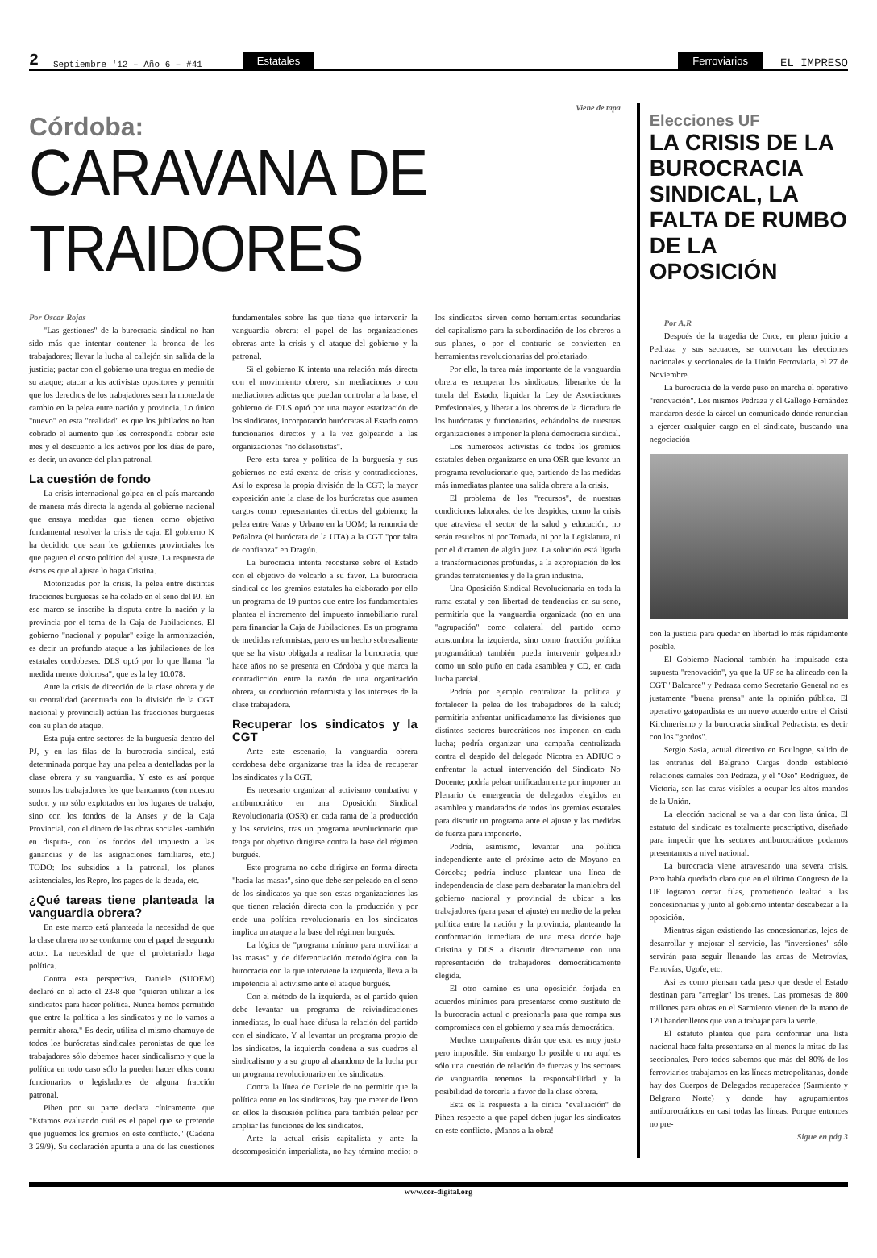2 Septiembre '12 – Año 6 – #41 Estatales Ferroviarios EL IMPRESO
Viene de tapa
Córdoba:
CARAVANA DE TRAIDORES
Por Oscar Rojas
"Las gestiones" de la burocracia sindical no han sido más que intentar contener la bronca de los trabajadores; llevar la lucha al callejón sin salida de la justicia; pactar con el gobierno una tregua en medio de su ataque; atacar a los activistas opositores y permitir que los derechos de los trabajadores sean la moneda de cambio en la pelea entre nación y provincia. Lo único "nuevo" en esta "realidad" es que los jubilados no han cobrado el aumento que les correspondía cobrar este mes y el descuento a los activos por los días de paro, es decir, un avance del plan patronal.
La cuestión de fondo
La crisis internacional golpea en el país marcando de manera más directa la agenda al gobierno nacional que ensaya medidas que tienen como objetivo fundamental resolver la crisis de caja. El gobierno K ha decidido que sean los gobiernos provinciales los que paguen el costo político del ajuste. La respuesta de éstos es que al ajuste lo haga Cristina.
Motorizadas por la crisis, la pelea entre distintas fracciones burguesas se ha colado en el seno del PJ. En ese marco se inscribe la disputa entre la nación y la provincia por el tema de la Caja de Jubilaciones. El gobierno "nacional y popular" exige la armonización, es decir un profundo ataque a las jubilaciones de los estatales cordobeses. DLS optó por lo que llama "la medida menos dolorosa", que es la ley 10.078.
Ante la crisis de dirección de la clase obrera y de su centralidad (acentuada con la división de la CGT nacional y provincial) actúan las fracciones burguesas con su plan de ataque.
Esta puja entre sectores de la burguesía dentro del PJ, y en las filas de la burocracia sindical, está determinada porque hay una pelea a dentelladas por la clase obrera y su vanguardia. Y esto es así porque somos los trabajadores los que bancamos (con nuestro sudor, y no sólo explotados en los lugares de trabajo, sino con los fondos de la Anses y de la Caja Provincial, con el dinero de las obras sociales -también en disputa-, con los fondos del impuesto a las ganancias y de las asignaciones familiares, etc.) TODO: los subsidios a la patronal, los planes asistenciales, los Repro, los pagos de la deuda, etc.
¿Qué tareas tiene planteada la vanguardia obrera?
En este marco está planteada la necesidad de que la clase obrera no se conforme con el papel de segundo actor. La necesidad de que el proletariado haga política.
Contra esta perspectiva, Daniele (SUOEM) declaró en el acto el 23-8 que "quieren utilizar a los sindicatos para hacer política. Nunca hemos permitido que entre la política a los sindicatos y no lo vamos a permitir ahora." Es decir, utiliza el mismo chamuyo de todos los burócratas sindicales peronistas de que los trabajadores sólo debemos hacer sindicalismo y que la política en todo caso sólo la pueden hacer ellos como funcionarios o legisladores de alguna fracción patronal.
Pihen por su parte declara cínicamente que "Estamos evaluando cuál es el papel que se pretende que juguemos los gremios en este conflicto." (Cadena 3 29/9). Su declaración apunta a una de las cuestiones fundamentales sobre las que tiene que intervenir la vanguardia obrera: el papel de las organizaciones obreras ante la crisis y el ataque del gobierno y la patronal.
Si el gobierno K intenta una relación más directa con el movimiento obrero, sin mediaciones o con mediaciones adictas que puedan controlar a la base, el gobierno de DLS optó por una mayor estatización de los sindicatos, incorporando burócratas al Estado como funcionarios directos y a la vez golpeando a las organizaciones "no delasotistas".
Pero esta tarea y política de la burguesía y sus gobiernos no está exenta de crisis y contradicciones. Así lo expresa la propia división de la CGT; la mayor exposición ante la clase de los burócratas que asumen cargos como representantes directos del gobierno; la pelea entre Varas y Urbano en la UOM; la renuncia de Peñaloza (el burócrata de la UTA) a la CGT "por falta de confianza" en Dragún.
La burocracia intenta recostarse sobre el Estado con el objetivo de volcarlo a su favor. La burocracia sindical de los gremios estatales ha elaborado por ello un programa de 19 puntos que entre los fundamentales plantea el incremento del impuesto inmobiliario rural para financiar la Caja de Jubilaciones. Es un programa de medidas reformistas, pero es un hecho sobresaliente que se ha visto obligada a realizar la burocracia, que hace años no se presenta en Córdoba y que marca la contradicción entre la razón de una organización obrera, su conducción reformista y los intereses de la clase trabajadora.
Recuperar los sindicatos y la CGT
Ante este escenario, la vanguardia obrera cordobesa debe organizarse tras la idea de recuperar los sindicatos y la CGT.
Es necesario organizar al activismo combativo y antiburocrático en una Oposición Sindical Revolucionaria (OSR) en cada rama de la producción y los servicios, tras un programa revolucionario que tenga por objetivo dirigirse contra la base del régimen burgués.
Este programa no debe dirigirse en forma directa "hacia las masas", sino que debe ser peleado en el seno de los sindicatos ya que son estas organizaciones las que tienen relación directa con la producción y por ende una política revolucionaria en los sindicatos implica un ataque a la base del régimen burgués.
La lógica de "programa mínimo para movilizar a las masas" y de diferenciación metodológica con la burocracia con la que interviene la izquierda, lleva a la impotencia al activismo ante el ataque burgués.
Con el método de la izquierda, es el partido quien debe levantar un programa de reivindicaciones inmediatas, lo cual hace difusa la relación del partido con el sindicato. Y al levantar un programa propio de los sindicatos, la izquierda condena a sus cuadros al sindicalismo y a su grupo al abandono de la lucha por un programa revolucionario en los sindicatos.
Contra la línea de Daniele de no permitir que la política entre en los sindicatos, hay que meter de lleno en ellos la discusión política para también pelear por ampliar las funciones de los sindicatos.
Ante la actual crisis capitalista y ante la descomposición imperialista, no hay término medio: o los sindicatos sirven como herramientas secundarias del capitalismo para la subordinación de los obreros a sus planes, o por el contrario se convierten en herramientas revolucionarias del proletariado.
Por ello, la tarea más importante de la vanguardia obrera es recuperar los sindicatos, liberarlos de la tutela del Estado, liquidar la Ley de Asociaciones Profesionales, y liberar a los obreros de la dictadura de los burócratas y funcionarios, echándolos de nuestras organizaciones e imponer la plena democracia sindical.
Los numerosos activistas de todos los gremios estatales deben organizarse en una OSR que levante un programa revolucionario que, partiendo de las medidas más inmediatas plantee una salida obrera a la crisis.
El problema de los "recursos", de nuestras condiciones laborales, de los despidos, como la crisis que atraviesa el sector de la salud y educación, no serán resueltos ni por Tomada, ni por la Legislatura, ni por el dictamen de algún juez. La solución está ligada a transformaciones profundas, a la expropiación de los grandes terratenientes y de la gran industria.
Una Oposición Sindical Revolucionaria en toda la rama estatal y con libertad de tendencias en su seno, permitiría que la vanguardia organizada (no en una "agrupación" como colateral del partido como acostumbra la izquierda, sino como fracción política programática) también pueda intervenir golpeando como un solo puño en cada asamblea y CD, en cada lucha parcial.
Podría por ejemplo centralizar la política y fortalecer la pelea de los trabajadores de la salud; permitiría enfrentar unificadamente las divisiones que distintos sectores burocráticos nos imponen en cada lucha; podría organizar una campaña centralizada contra el despido del delegado Nicotra en ADIUC o enfrentar la actual intervención del Sindicato No Docente; podría pelear unificadamente por imponer un Plenario de emergencia de delegados elegidos en asamblea y mandatados de todos los gremios estatales para discutir un programa ante el ajuste y las medidas de fuerza para imponerlo.
Podría, asimismo, levantar una política independiente ante el próximo acto de Moyano en Córdoba; podría incluso plantear una línea de independencia de clase para desbaratar la maniobra del gobierno nacional y provincial de ubicar a los trabajadores (para pasar el ajuste) en medio de la pelea política entre la nación y la provincia, planteando la conformación inmediata de una mesa donde baje Cristina y DLS a discutir directamente con una representación de trabajadores democráticamente elegida.
El otro camino es una oposición forjada en acuerdos mínimos para presentarse como sustituto de la burocracia actual o presionarla para que rompa sus compromisos con el gobierno y sea más democrática.
Muchos compañeros dirán que esto es muy justo pero imposible. Sin embargo lo posible o no aquí es sólo una cuestión de relación de fuerzas y los sectores de vanguardia tenemos la responsabilidad y la posibilidad de torcerla a favor de la clase obrera.
Esta es la respuesta a la cínica "evaluación" de Pihen respecto a que papel deben jugar los sindicatos en este conflicto. ¡Manos a la obra!
Elecciones UF
LA CRISIS DE LA BUROCRACIA SINDICAL, LA FALTA DE RUMBO DE LA OPOSICIÓN
Por A.R
Después de la tragedia de Once, en pleno juicio a Pedraza y sus secuaces, se convocan las elecciones nacionales y seccionales de la Unión Ferroviaria, el 27 de Noviembre.
La burocracia de la verde puso en marcha el operativo "renovación". Los mismos Pedraza y el Gallego Fernández mandaron desde la cárcel un comunicado donde renuncian a ejercer cualquier cargo en el sindicato, buscando una negociación
con la justicia para quedar en libertad lo más rápidamente posible.
El Gobierno Nacional también ha impulsado esta supuesta "renovación", ya que la UF se ha alineado con la CGT "Balcarce" y Pedraza como Secretario General no es justamente "buena prensa" ante la opinión pública. El operativo gatopardista es un nuevo acuerdo entre el Cristi Kirchnerismo y la burocracia sindical Pedracista, es decir con los "gordos".
Sergio Sasia, actual directivo en Boulogne, salido de las entrañas del Belgrano Cargas donde estableció relaciones carnales con Pedraza, y el "Oso" Rodríguez, de Victoria, son las caras visibles a ocupar los altos mandos de la Unión.
La elección nacional se va a dar con lista única. El estatuto del sindicato es totalmente proscriptivo, diseñado para impedir que los sectores antiburocráticos podamos presentarnos a nivel nacional.
La burocracia viene atravesando una severa crisis. Pero había quedado claro que en el último Congreso de la UF lograron cerrar filas, prometiendo lealtad a las concesionarias y junto al gobierno intentar descabezar a la oposición.
Mientras sigan existiendo las concesionarias, lejos de desarrollar y mejorar el servicio, las "inversiones" sólo servirán para seguir llenando las arcas de Metrovías, Ferrovías, Ugofe, etc.
Así es como piensan cada peso que desde el Estado destinan para "arreglar" los trenes. Las promesas de 800 millones para obras en el Sarmiento vienen de la mano de 120 banderilleros que van a trabajar para la verde.
El estatuto plantea que para conformar una lista nacional hace falta presentarse en al menos la mitad de las seccionales. Pero todos sabemos que más del 80% de los ferroviarios trabajamos en las líneas metropolitanas, donde hay dos Cuerpos de Delegados recuperados (Sarmiento y Belgrano Norte) y donde hay agrupamientos antiburocráticos en casi todas las líneas. Porque entonces no pre-
Sigue en pág 3
www.cor-digital.org